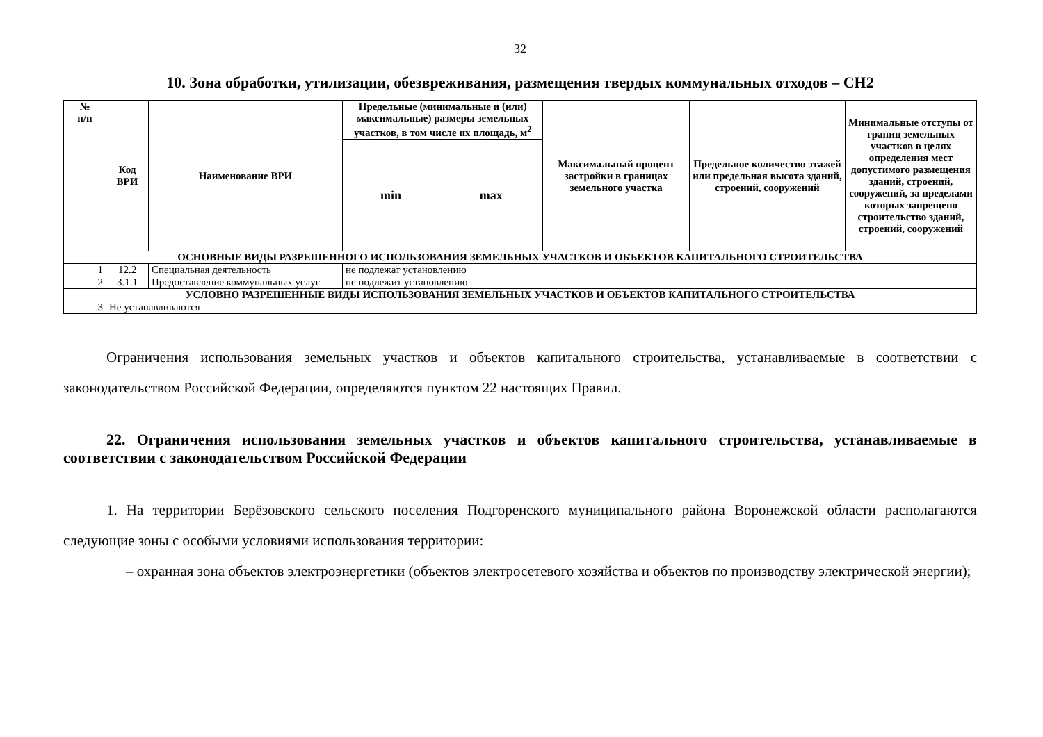32
10. Зона обработки, утилизации, обезвреживания, размещения твердых коммунальных отходов – СН2
| № п/п | Код ВРИ | Наименование ВРИ | Предельные (минимальные и (или) максимальные) размеры земельных участков, в том числе их площадь, м<sup>2</sup> | | Максимальный процент застройки в границах земельного участка | Предельное количество этажей или предельная высота зданий, строений, сооружений | Минимальные отступы от границ земельных участков в целях определения мест допустимого размещения зданий, строений, сооружений, за пределами которых запрещено строительство зданий, строений, сооружений |
| --- | --- | --- | --- | --- | --- | --- | --- |
| | | | min | max | | | |
| ОСНОВНЫЕ ВИДЫ РАЗРЕШЕННОГО ИСПОЛЬЗОВАНИЯ ЗЕМЕЛЬНЫХ УЧАСТКОВ И ОБЪЕКТОВ КАПИТАЛЬНОГО СТРОИТЕЛЬСТВА | | | | | | | |
| 1 | 12.2 | Специальная деятельность | не подлежат установлению | | | | |
| 2 | 3.1.1 | Предоставление коммунальных услуг | не подлежит установлению | | | | |
| УСЛОВНО РАЗРЕШЕННЫЕ ВИДЫ ИСПОЛЬЗОВАНИЯ ЗЕМЕЛЬНЫХ УЧАСТКОВ И ОБЪЕКТОВ КАПИТАЛЬНОГО СТРОИТЕЛЬСТВА | | | | | | | |
| 3 | Не устанавливаются | | | | | | |
Ограничения использования земельных участков и объектов капитального строительства, устанавливаемые в соответствии с законодательством Российской Федерации, определяются пунктом 22 настоящих Правил.
22. Ограничения использования земельных участков и объектов капитального строительства, устанавливаемые в соответствии с законодательством Российской Федерации
1. На территории Берёзовского сельского поселения Подгоренского муниципального района Воронежской области располагаются следующие зоны с особыми условиями использования территории:
– охранная зона объектов электроэнергетики (объектов электросетевого хозяйства и объектов по производству электрической энергии);